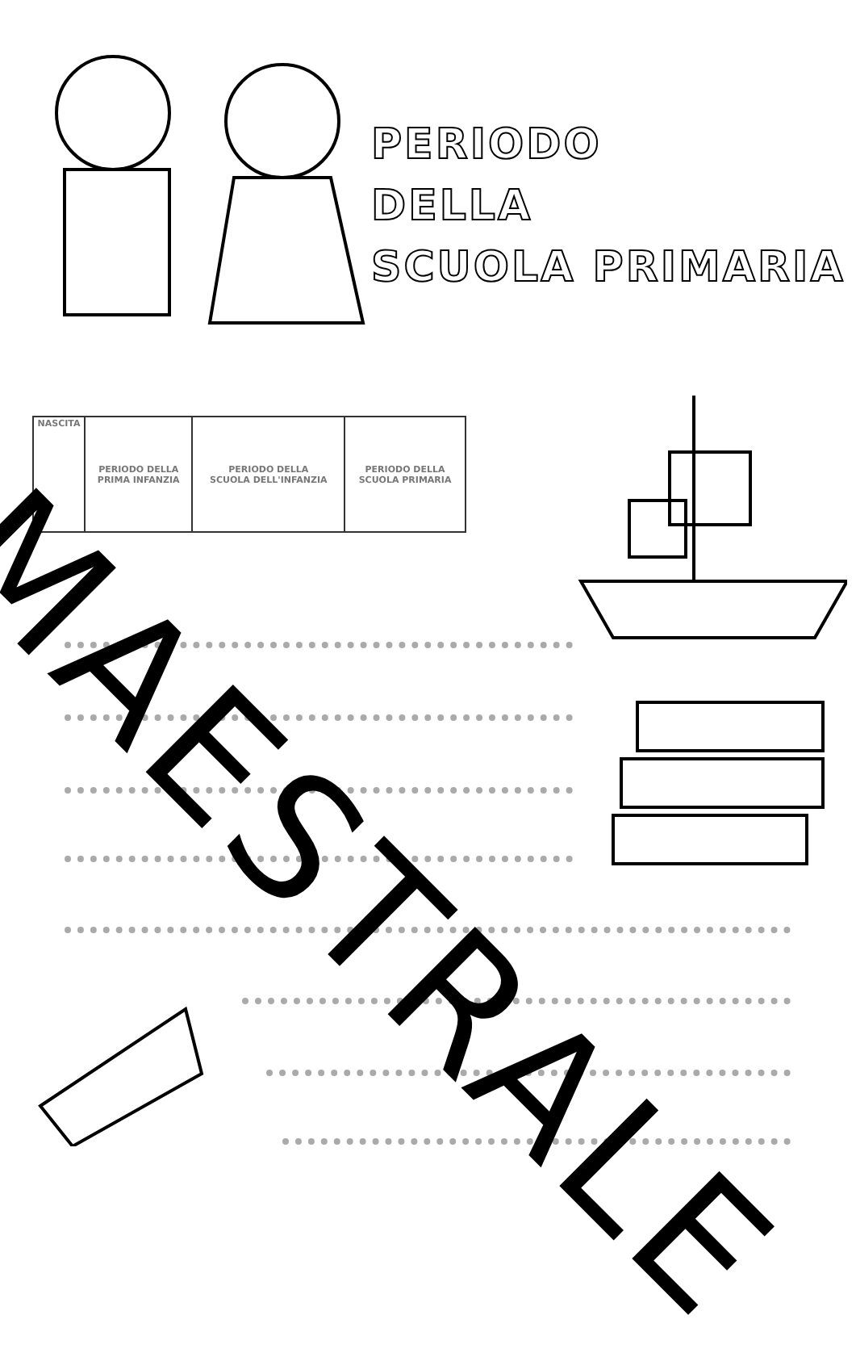PERIODO
DELLA
SCUOLA PRIMARIA
| NASCITA | PERIODO DELLA PRIMA INFANZIA | PERIODO DELLA SCUOLA DELL'INFANZIA | PERIODO DELLA SCUOLA PRIMARIA | |
MAESTRALE